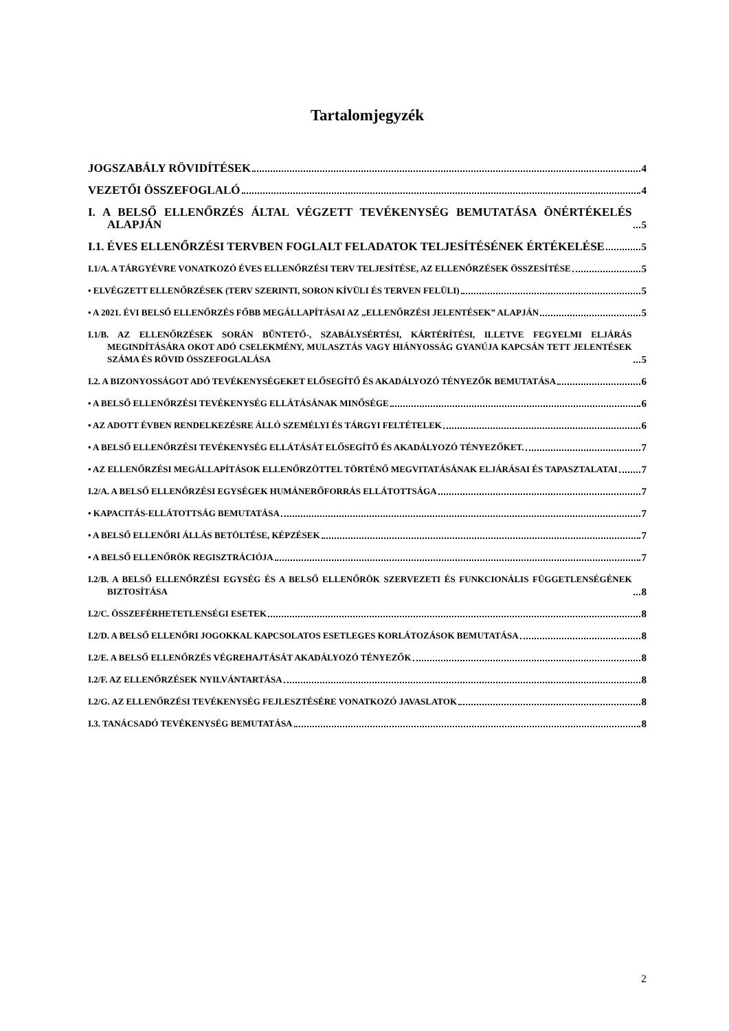Tartalomjegyzék
JOGSZABÁLY RÖVIDÍTÉSEK 4
VEZETŐI ÖSSZEFOGLALÓ 4
I. A BELSŐ ELLENŐRZÉS ÁLTAL VÉGZETT TEVÉKENYSÉG BEMUTATÁSA ÖNÉRTÉKELÉS ALAPJÁN 5
I.1. ÉVES ELLENŐRZÉSI TERVBEN FOGLALT FELADATOK TELJESÍTÉSÉNEK ÉRTÉKELÉSE 5
I.1/A. A TÁRGYÉVRE VONATKOZÓ ÉVES ELLENŐRZÉSI TERV TELJESÍTÉSE, AZ ELLENŐRZÉSEK ÖSSZESÍTÉSE 5
• ELVÉGZETT ELLENŐRZÉSEK (TERV SZERINTI, SORON KÍVÜLI ÉS TERVEN FELÜLI) 5
• A 2021. ÉVI BELSŐ ELLENŐRZÉS FŐBB MEGÁLLAPÍTÁSAI AZ „ELLENŐRZÉSI JELENTÉSEK” ALAPJÁN 5
I.1/B. AZ ELLENŐRZÉSEK SORÁN BŰNTETŐ-, SZABÁLYSÉRTÉSI, KÁRTÉRÍTÉSI, ILLETVE FEGYELMI ELJÁRÁS MEGINDÍTÁSÁRA OKOT ADÓ CSELEKMÉNY, MULASZTÁS VAGY HIÁNYOSSÁG GYANÚJA KAPCSÁN TETT JELENTÉSEK SZÁMA ÉS RÖVID ÖSSZEFOGLALÁSA 5
I.2. A BIZONYOSSÁGOT ADÓ TEVÉKENYSÉGEKET ELŐSEGÍTŐ ÉS AKADÁLYOZÓ TÉNYEZŐK BEMUTATÁSA 6
• A BELSŐ ELLENŐRZÉSI TEVÉKENYSÉG ELLÁTÁSÁNAK MINŐSÉGE 6
• AZ ADOTT ÉVBEN RENDELKEZÉSRE ÁLLÓ SZEMÉLYI ÉS TÁRGYI FELTÉTELEK 6
• A BELSŐ ELLENŐRZÉSI TEVÉKENYSÉG ELLÁTÁSÁT ELŐSEGÍTŐ ÉS AKADÁLYOZÓ TÉNYEZŐKET. 7
• AZ ELLENŐRZÉSI MEGÁLLAPÍTÁSOK ELLENŐRZÖTTEL TÖRTÉNŐ MEGVITATÁSÁNAK ELJÁRÁSAI ÉS TAPASZTALATAI 7
I.2/A. A BELSŐ ELLENŐRZÉSI EGYSÉGEK HUMÁNERŐFORRÁS ELLÁTOTTSÁGA 7
• KAPACITÁS-ELLÁTOTTSÁG BEMUTATÁSA 7
• A BELSŐ ELLENŐRI ÁLLÁS BETÖLTÉSE, KÉPZÉSEK 7
• A BELSŐ ELLENŐRÖK REGISZTRÁCIÓJA 7
I.2/B. A BELSŐ ELLENŐRZÉSI EGYSÉG ÉS A BELSŐ ELLENŐRÖK SZERVEZETI ÉS FUNKCIONÁLIS FÜGGETLENSÉGÉNEK BIZTOSÍTÁSA 8
I.2/C. ÖSSZEFÉRHETETLENSÉGI ESETEK 8
I.2/D. A BELSŐ ELLENŐRI JOGOKKAL KAPCSOLATOS ESETLEGES KORLÁTOZÁSOK BEMUTATÁSA 8
I.2/E. A BELSŐ ELLENŐRZÉS VÉGREHAJTÁSÁT AKADÁLYOZÓ TÉNYEZŐK 8
I.2/F. AZ ELLENŐRZÉSEK NYILVÁNTARTÁSA 8
I.2/G. AZ ELLENŐRZÉSI TEVÉKENYSÉG FEJLESZTÉSÉRE VONATKOZÓ JAVASLATOK 8
I.3. TANÁCSADÓ TEVÉKENYSÉG BEMUTATÁSA 8
2